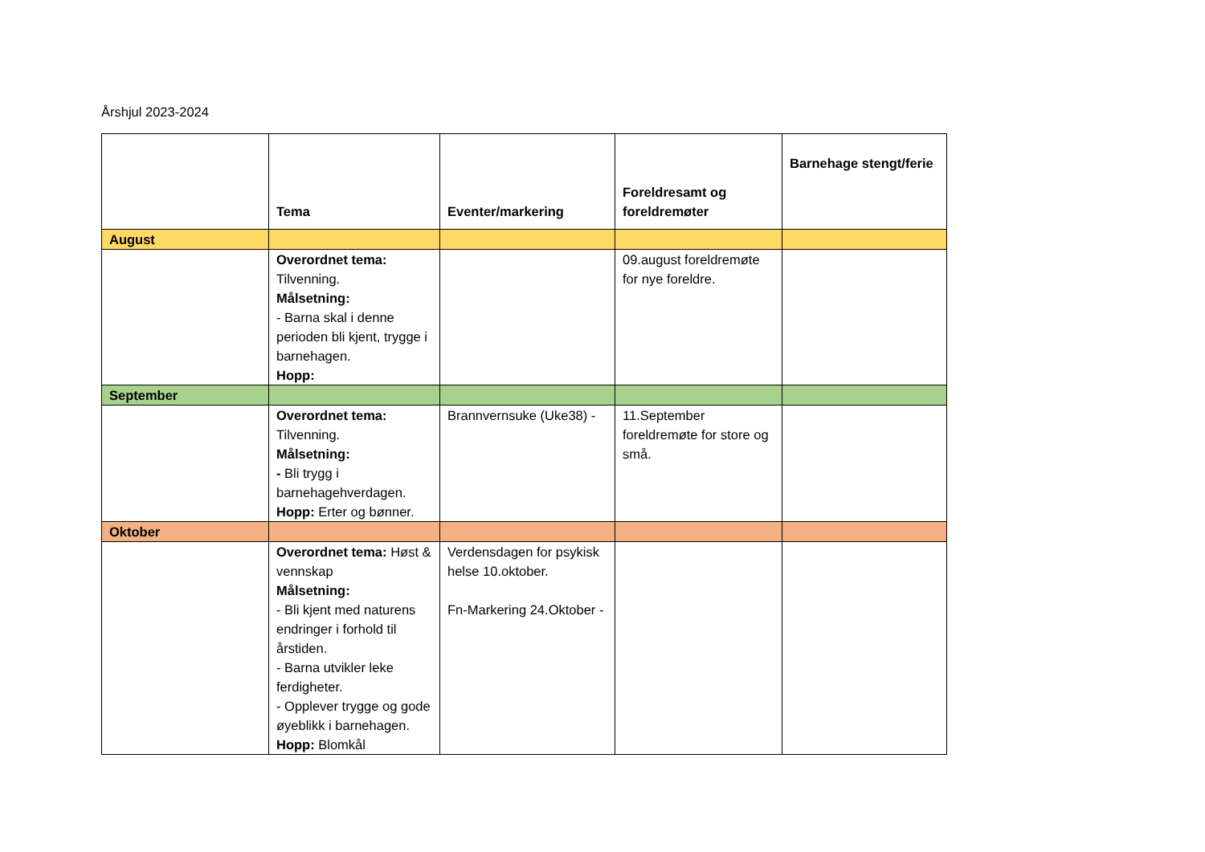Årshjul 2023-2024
| | Tema | Eventer/markering | Foreldresamt og foreldremøter | Barnehage stengt/ferie |
| --- | --- | --- | --- | --- |
| August | | | | |
| | Overordnet tema: Tilvenning. Målsetning: - Barna skal i denne perioden bli kjent, trygge i barnehagen. Hopp: | | 09.august foreldremøte for nye foreldre. | |
| September | | | | |
| | Overordnet tema: Tilvenning. Målsetning: - Bli trygg i barnehagehverdagen. Hopp: Erter og bønner. | Brannvernsuke (Uke38) - | 11.September foreldremøte for store og små. | |
| Oktober | | | | |
| | Overordnet tema: Høst & vennskap Målsetning: - Bli kjent med naturens endringer i forhold til årstiden. - Barna utvikler leke ferdigheter. - Opplever trygge og gode øyeblikk i barnehagen. Hopp: Blomkål | Verdensdagen for psykisk helse 10.oktober. Fn-Markering 24.Oktober - | | |